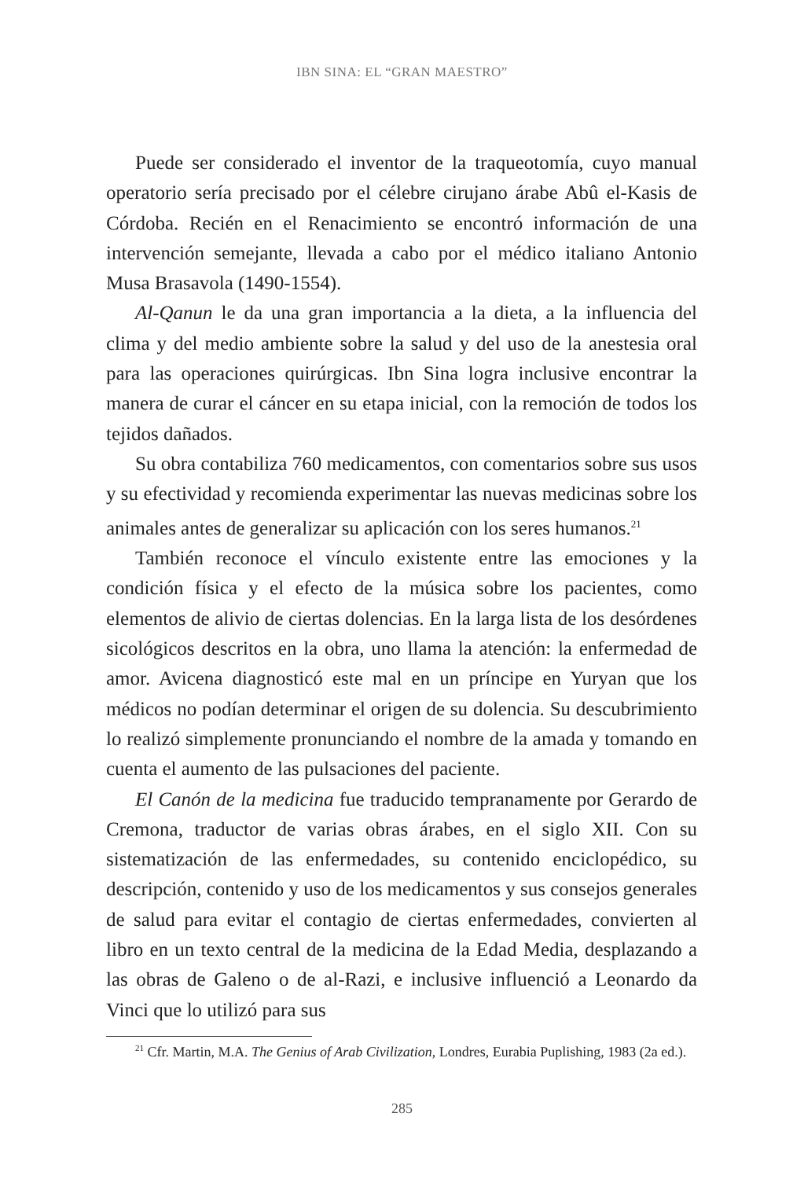IBN SINA: EL “GRAN MAESTRO”
Puede ser considerado el inventor de la traqueotomía, cuyo manual operatorio sería precisado por el célebre cirujano árabe Abû el-Kasis de Córdoba. Recién en el Renacimiento se encontró información de una intervención semejante, llevada a cabo por el médico italiano Antonio Musa Brasavola (1490-1554).
Al-Qanun le da una gran importancia a la dieta, a la influencia del clima y del medio ambiente sobre la salud y del uso de la anestesia oral para las operaciones quirúrgicas. Ibn Sina logra inclusive encontrar la manera de curar el cáncer en su etapa inicial, con la remoción de todos los tejidos dañados.
Su obra contabiliza 760 medicamentos, con comentarios sobre sus usos y su efectividad y recomienda experimentar las nuevas medicinas sobre los animales antes de generalizar su aplicación con los seres humanos.<sup>21</sup>
También reconoce el vínculo existente entre las emociones y la condición física y el efecto de la música sobre los pacientes, como elementos de alivio de ciertas dolencias. En la larga lista de los desórdenes sicológicos descritos en la obra, uno llama la atención: la enfermedad de amor. Avicena diagnosticó este mal en un príncipe en Yuryan que los médicos no podían determinar el origen de su dolencia. Su descubrimiento lo realizó simplemente pronunciando el nombre de la amada y tomando en cuenta el aumento de las pulsaciones del paciente.
El Canón de la medicina fue traducido tempranamente por Gerardo de Cremona, traductor de varias obras árabes, en el siglo XII. Con su sistematización de las enfermedades, su contenido enciclopédico, su descripción, contenido y uso de los medicamentos y sus consejos generales de salud para evitar el contagio de ciertas enfermedades, convierten al libro en un texto central de la medicina de la Edad Media, desplazando a las obras de Galeno o de al-Razi, e inclusive influenció a Leonardo da Vinci que lo utilizó para sus
<sup>21</sup> Cfr. Martin, M.A. The Genius of Arab Civilization, Londres, Eurabia Puplishing, 1983 (2a ed.).
285